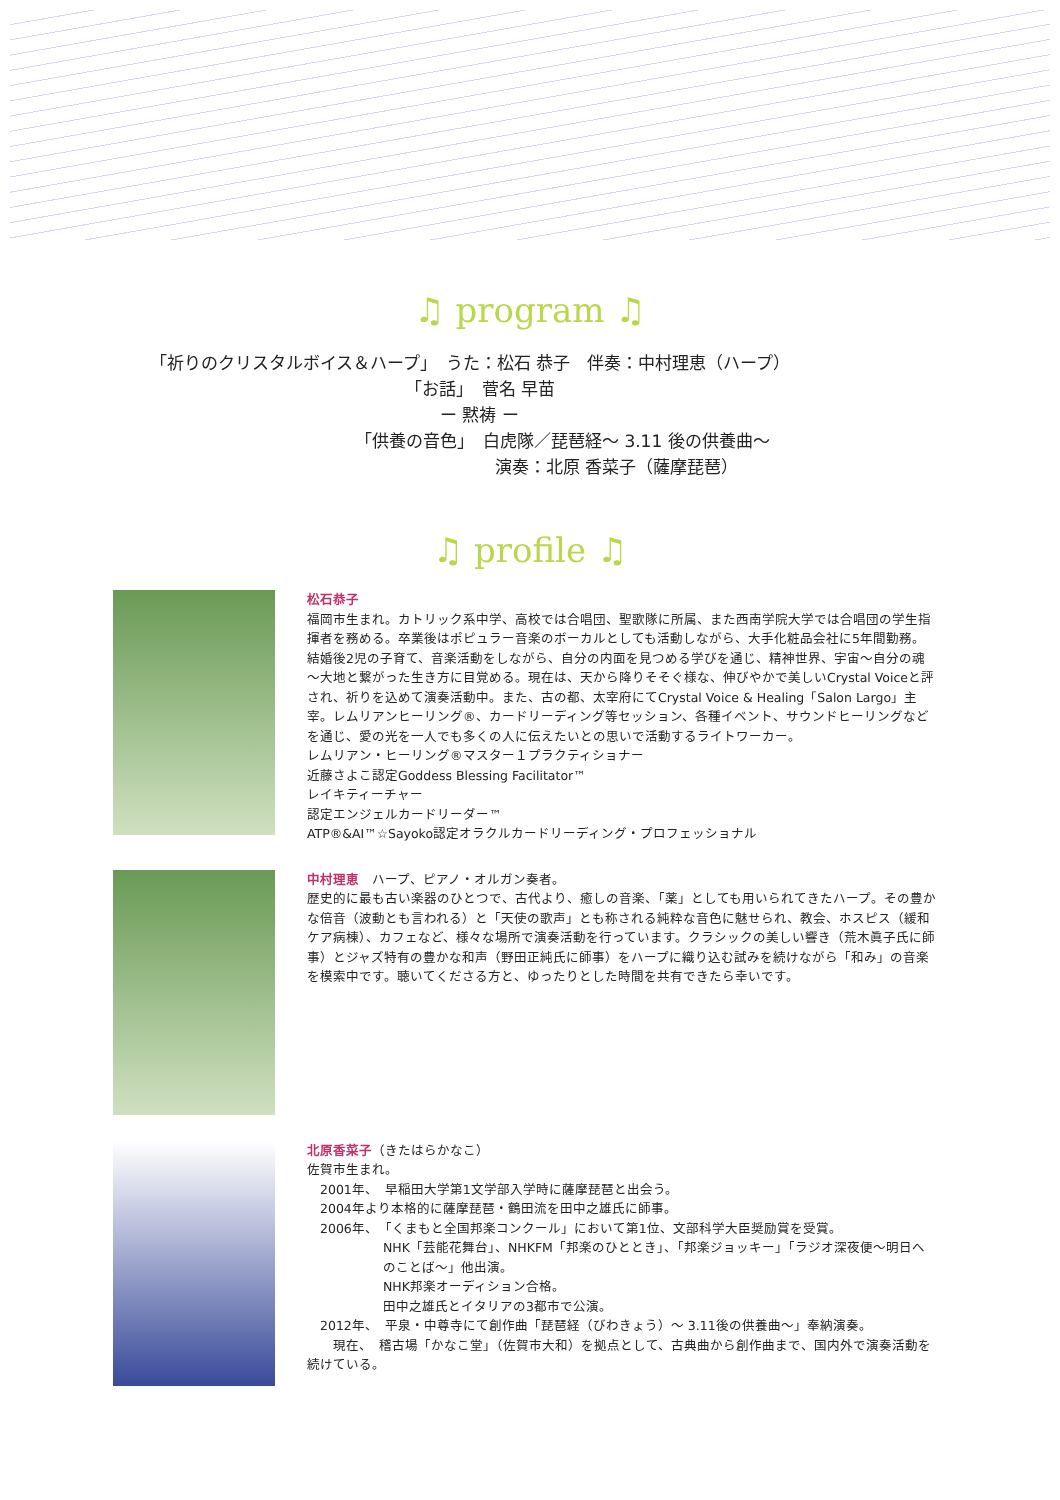♫ program ♫
「祈りのクリスタルボイス＆ハープ」　うた：松石 恭子　伴奏：中村理恵（ハープ）
「お話」　菅名 早苗
ー 黙祷 ー
「供養の音色」　白虎隊／琵琶経～ 3.11 後の供養曲～
演奏：北原 香菜子（薩摩琵琶）
♫ profile ♫
松石恭子
福岡市生まれ。カトリック系中学、高校では合唱団、聖歌隊に所属、また西南学院大学では合唱団の学生指揮者を務める。卒業後はポピュラー音楽のボーカルとしても活動しながら、大手化粧品会社に5年間勤務。結婚後2児の子育て、音楽活動をしながら、自分の内面を見つめる学びを通じ、精神世界、宇宙～自分の魂～大地と繋がった生き方に目覚める。現在は、天から降りそそぐ様な、伸びやかで美しいCrystal Voiceと評され、祈りを込めて演奏活動中。また、古の都、太宰府にてCrystal Voice & Healing「Salon Largo」主宰。レムリアンヒーリング®、カードリーディング等セッション、各種イベント、サウンドヒーリングなどを通じ、愛の光を一人でも多くの人に伝えたいとの思いで活動するライトワーカー。
レムリアン・ヒーリング®マスター１プラクティショナー
近藤さよこ認定Goddess Blessing Facilitator™
レイキティーチャー
認定エンジェルカードリーダー™
ATP®&AI™☆Sayoko認定オラクルカードリーディング・プロフェッショナル
中村理恵　ハープ、ピアノ・オルガン奏者。
歴史的に最も古い楽器のひとつで、古代より、癒しの音楽、「薬」としても用いられてきたハープ。その豊かな倍音（波動とも言われる）と「天使の歌声」とも称される純粋な音色に魅せられ、教会、ホスピス（緩和ケア病棟）、カフェなど、様々な場所で演奏活動を行っています。クラシックの美しい響き（荒木眞子氏に師事）とジャズ特有の豊かな和声（野田正純氏に師事）をハープに織り込む試みを続けながら「和み」の音楽を模索中です。聴いてくださる方と、ゆったりとした時間を共有できたら幸いです。
北原香菜子（きたはらかなこ）
佐賀市生まれ。
　2001年、　早稲田大学第1文学部入学時に薩摩琵琶と出会う。
　2004年より本格的に薩摩琵琶・鶴田流を田中之雄氏に師事。
　2006年、　「くまもと全国邦楽コンクール」において第1位、文部科学大臣奨励賞を受賞。
NHK「芸能花舞台」、NHKFM「邦楽のひととき」、「邦楽ジョッキー」「ラジオ深夜便～明日へのことば～」他出演。
NHK邦楽オーディション合格。
田中之雄氏とイタリアの3都市で公演。
　2012年、　平泉・中尊寺にて創作曲「琵琶経（びわきょう）～ 3.11後の供養曲～」奉納演奏。
　　現在、　稽古場「かなこ堂」（佐賀市大和）を拠点として、古典曲から創作曲まで、国内外で演奏活動を続けている。